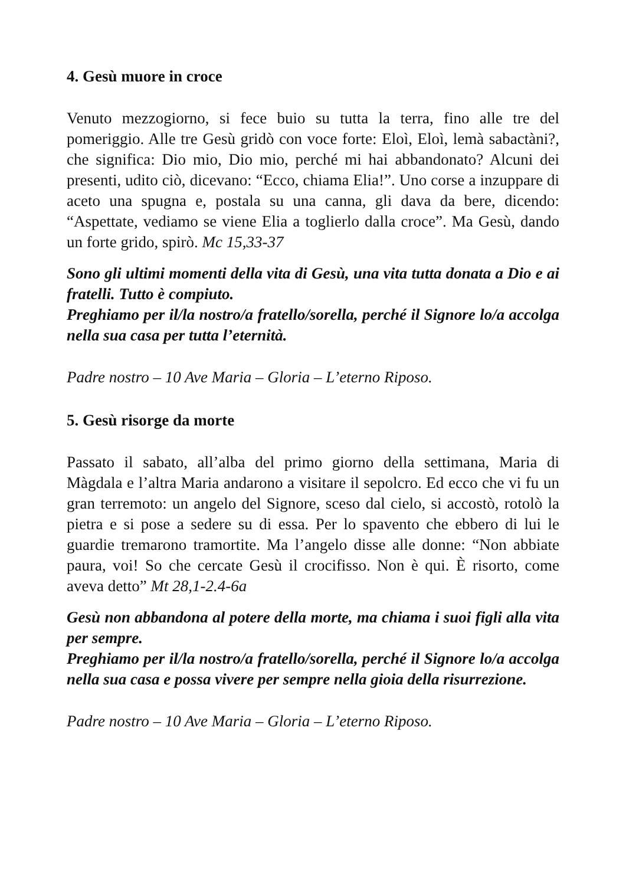4. Gesù muore in croce
Venuto mezzogiorno, si fece buio su tutta la terra, fino alle tre del pomeriggio. Alle tre Gesù gridò con voce forte: Eloì, Eloì, lemà sabactàni?, che significa: Dio mio, Dio mio, perché mi hai abbandonato? Alcuni dei presenti, udito ciò, dicevano: “Ecco, chiama Elia!”. Uno corse a inzuppare di aceto una spugna e, postala su una canna, gli dava da bere, dicendo: “Aspettate, vediamo se viene Elia a toglierlo dalla croce”. Ma Gesù, dando un forte grido, spirò. Mc 15,33-37
Sono gli ultimi momenti della vita di Gesù, una vita tutta donata a Dio e ai fratelli. Tutto è compiuto.
Preghiamo per il/la nostro/a fratello/sorella, perché il Signore lo/a accolga nella sua casa per tutta l’eternità.
Padre nostro – 10 Ave Maria – Gloria – L’eterno Riposo.
5. Gesù risorge da morte
Passato il sabato, all’alba del primo giorno della settimana, Maria di Màgdala e l’altra Maria andarono a visitare il sepolcro. Ed ecco che vi fu un gran terremoto: un angelo del Signore, sceso dal cielo, si accostò, rotolò la pietra e si pose a sedere su di essa. Per lo spavento che ebbero di lui le guardie tremarono tramortite. Ma l’angelo disse alle donne: “Non abbiate paura, voi! So che cercate Gesù il crocifisso. Non è qui. È risorto, come aveva detto” Mt 28,1-2.4-6a
Gesù non abbandona al potere della morte, ma chiama i suoi figli alla vita per sempre.
Preghiamo per il/la nostro/a fratello/sorella, perché il Signore lo/a accolga nella sua casa e possa vivere per sempre nella gioia della risurrezione.
Padre nostro – 10 Ave Maria – Gloria – L’eterno Riposo.